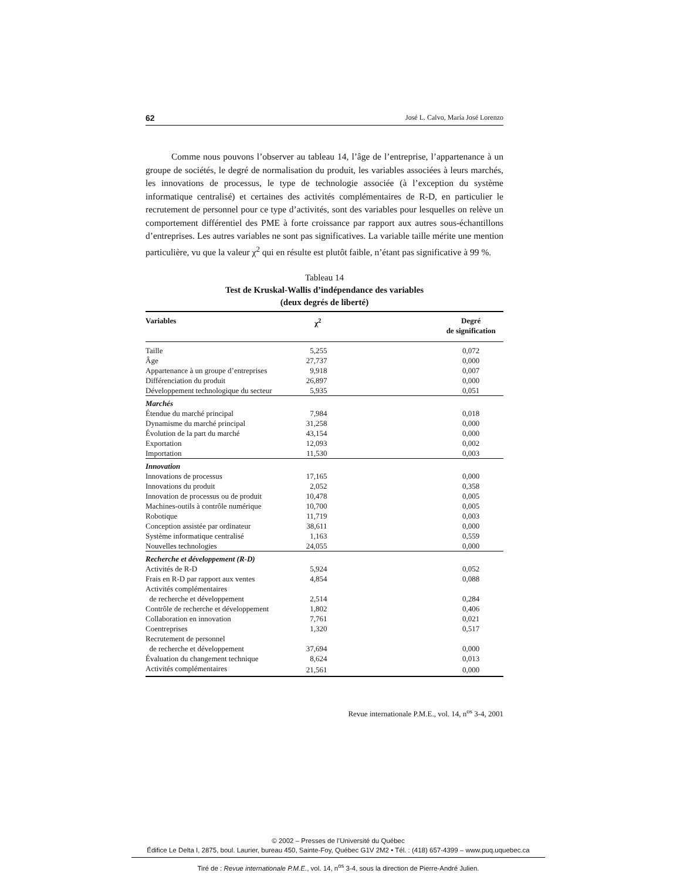62 José L. Calvo, María José Lorenzo
Comme nous pouvons l’observer au tableau 14, l’âge de l’entreprise, l’appartenance à un groupe de sociétés, le degré de normalisation du produit, les variables associées à leurs marchés, les innovations de processus, le type de technologie associée (à l’exception du système informatique centralisé) et certaines des activités complémentaires de R-D, en particulier le recrutement de personnel pour ce type d’activités, sont des variables pour lesquelles on relève un comportement différentiel des PME à forte croissance par rapport aux autres sous-échantillons d’entreprises. Les autres variables ne sont pas significatives. La variable taille mérite une mention particulière, vu que la valeur χ<sup>2</sup> qui en résulte est plutôt faible, n’étant pas significative à 99 %.
Tableau 14
Test de Kruskal-Wallis d’indépendance des variables
(deux degrés de liberté)
| Variables | χ<sup>2</sup> | Degré de signification |
| --- | --- | --- |
| Taille | 5,255 | 0,072 |
| Âge | 27,737 | 0,000 |
| Appartenance à un groupe d’entreprises | 9,918 | 0,007 |
| Différenciation du produit | 26,897 | 0,000 |
| Développement technologique du secteur | 5,935 | 0,051 |
| Marchés | | |
| Étendue du marché principal | 7,984 | 0,018 |
| Dynamisme du marché principal | 31,258 | 0,000 |
| Évolution de la part du marché | 43,154 | 0,000 |
| Exportation | 12,093 | 0,002 |
| Importation | 11,530 | 0,003 |
| Innovation | | |
| Innovations de processus | 17,165 | 0,000 |
| Innovations du produit | 2,052 | 0,358 |
| Innovation de processus ou de produit | 10,478 | 0,005 |
| Machines-outils à contrôle numérique | 10,700 | 0,005 |
| Robotique | 11,719 | 0,003 |
| Conception assistée par ordinateur | 38,611 | 0,000 |
| Système informatique centralisé | 1,163 | 0,559 |
| Nouvelles technologies | 24,055 | 0,000 |
| Recherche et développement (R-D) | | |
| Activités de R-D | 5,924 | 0,052 |
| Frais en R-D par rapport aux ventes | 4,854 | 0,088 |
| Activités complémentaires de recherche et développement | 2,514 | 0,284 |
| Contrôle de recherche et développement | 1,802 | 0,406 |
| Collaboration en innovation | 7,761 | 0,021 |
| Coentreprises | 1,320 | 0,517 |
| Recrutement de personnel de recherche et développement | 37,694 | 0,000 |
| Évaluation du changement technique | 8,624 | 0,013 |
| Activités complémentaires | 21,561 | 0,000 |
Revue internationale P.M.E., vol. 14, n<sup>os</sup> 3-4, 2001
© 2002 – Presses de l’Université du Québec
Édifice Le Delta I, 2875, boul. Laurier, bureau 450, Sainte-Foy, Québec G1V 2M2 • Tél. : (418) 657-4399 – www.puq.uquebec.ca
Tiré de : Revue internationale P.M.E., vol. 14, n<sup>os</sup> 3-4, sous la direction de Pierre-André Julien.